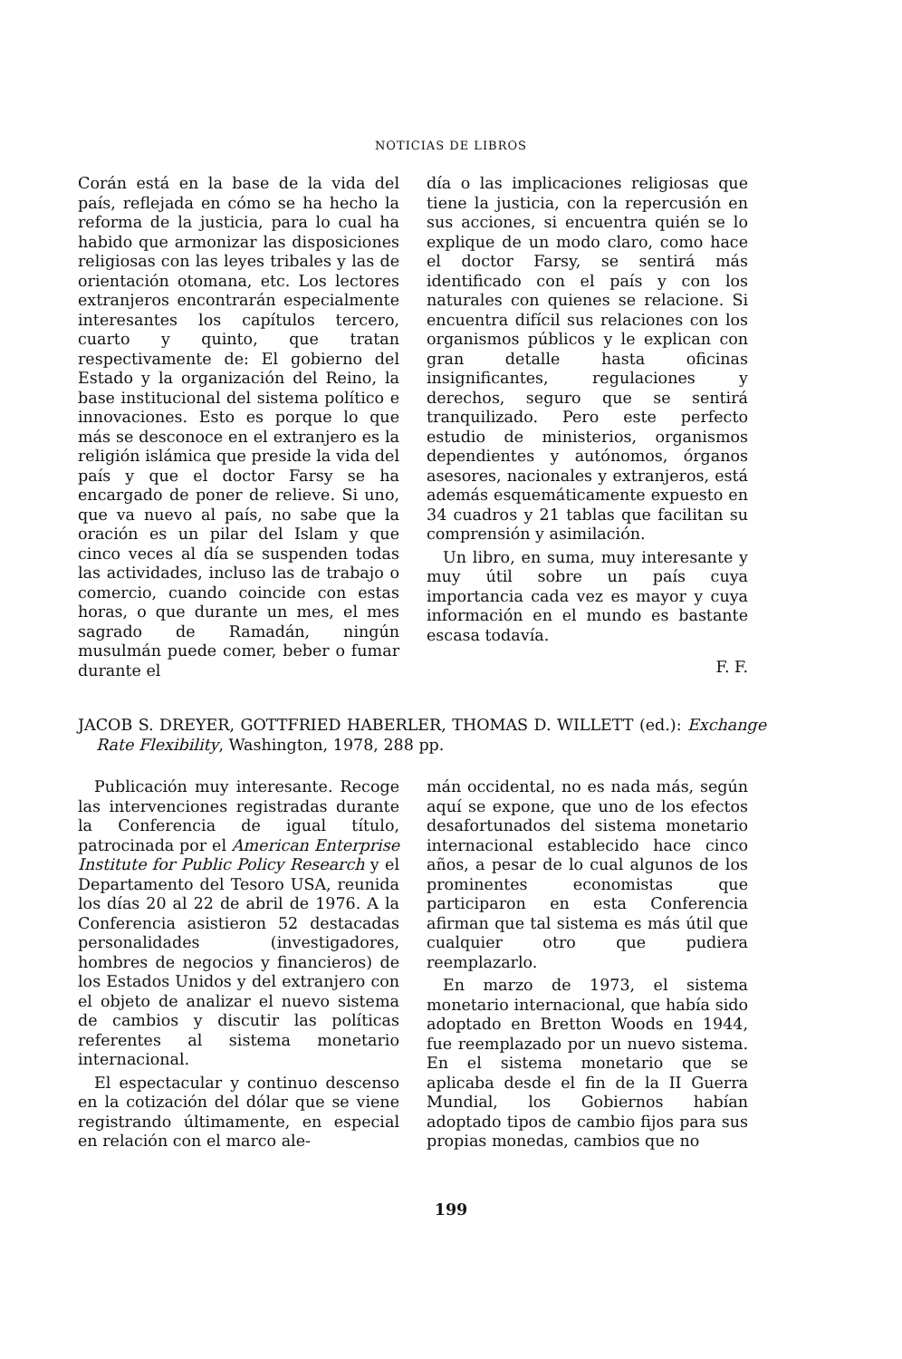NOTICIAS DE LIBROS
Corán está en la base de la vida del país, reflejada en cómo se ha hecho la reforma de la justicia, para lo cual ha habido que armonizar las disposiciones religiosas con las leyes tribales y las de orientación otomana, etc. Los lectores extranjeros encontrarán especialmente interesantes los capítulos tercero, cuarto y quinto, que tratan respectivamente de: El gobierno del Estado y la organización del Reino, la base institucional del sistema político e innovaciones. Esto es porque lo que más se desconoce en el extranjero es la religión islámica que preside la vida del país y que el doctor Farsy se ha encargado de poner de relieve. Si uno, que va nuevo al país, no sabe que la oración es un pilar del Islam y que cinco veces al día se suspenden todas las actividades, incluso las de trabajo o comercio, cuando coincide con estas horas, o que durante un mes, el mes sagrado de Ramadán, ningún musulmán puede comer, beber o fumar durante el
día o las implicaciones religiosas que tiene la justicia, con la repercusión en sus acciones, si encuentra quién se lo explique de un modo claro, como hace el doctor Farsy, se sentirá más identificado con el país y con los naturales con quienes se relacione. Si encuentra difícil sus relaciones con los organismos públicos y le explican con gran detalle hasta oficinas insignificantes, regulaciones y derechos, seguro que se sentirá tranquilizado. Pero este perfecto estudio de ministerios, organismos dependientes y autónomos, órganos asesores, nacionales y extranjeros, está además esquemáticamente expuesto en 34 cuadros y 21 tablas que facilitan su comprensión y asimilación.
Un libro, en suma, muy interesante y muy útil sobre un país cuya importancia cada vez es mayor y cuya información en el mundo es bastante escasa todavía.
F. F.
JACOB S. DREYER, GOTTFRIED HABERLER, THOMAS D. WILLETT (ed.): Exchange Rate Flexibility, Washington, 1978, 288 pp.
Publicación muy interesante. Recoge las intervenciones registradas durante la Conferencia de igual título, patrocinada por el American Enterprise Institute for Public Policy Research y el Departamento del Tesoro USA, reunida los días 20 al 22 de abril de 1976. A la Conferencia asistieron 52 destacadas personalidades (investigadores, hombres de negocios y financieros) de los Estados Unidos y del extranjero con el objeto de analizar el nuevo sistema de cambios y discutir las políticas referentes al sistema monetario internacional.
El espectacular y continuo descenso en la cotización del dólar que se viene registrando últimamente, en especial en relación con el marco ale-
mán occidental, no es nada más, según aquí se expone, que uno de los efectos desafortunados del sistema monetario internacional establecido hace cinco años, a pesar de lo cual algunos de los prominentes economistas que participaron en esta Conferencia afirman que tal sistema es más útil que cualquier otro que pudiera reemplazarlo.
En marzo de 1973, el sistema monetario internacional, que había sido adoptado en Bretton Woods en 1944, fue reemplazado por un nuevo sistema. En el sistema monetario que se aplicaba desde el fin de la II Guerra Mundial, los Gobiernos habían adoptado tipos de cambio fijos para sus propias monedas, cambios que no
199